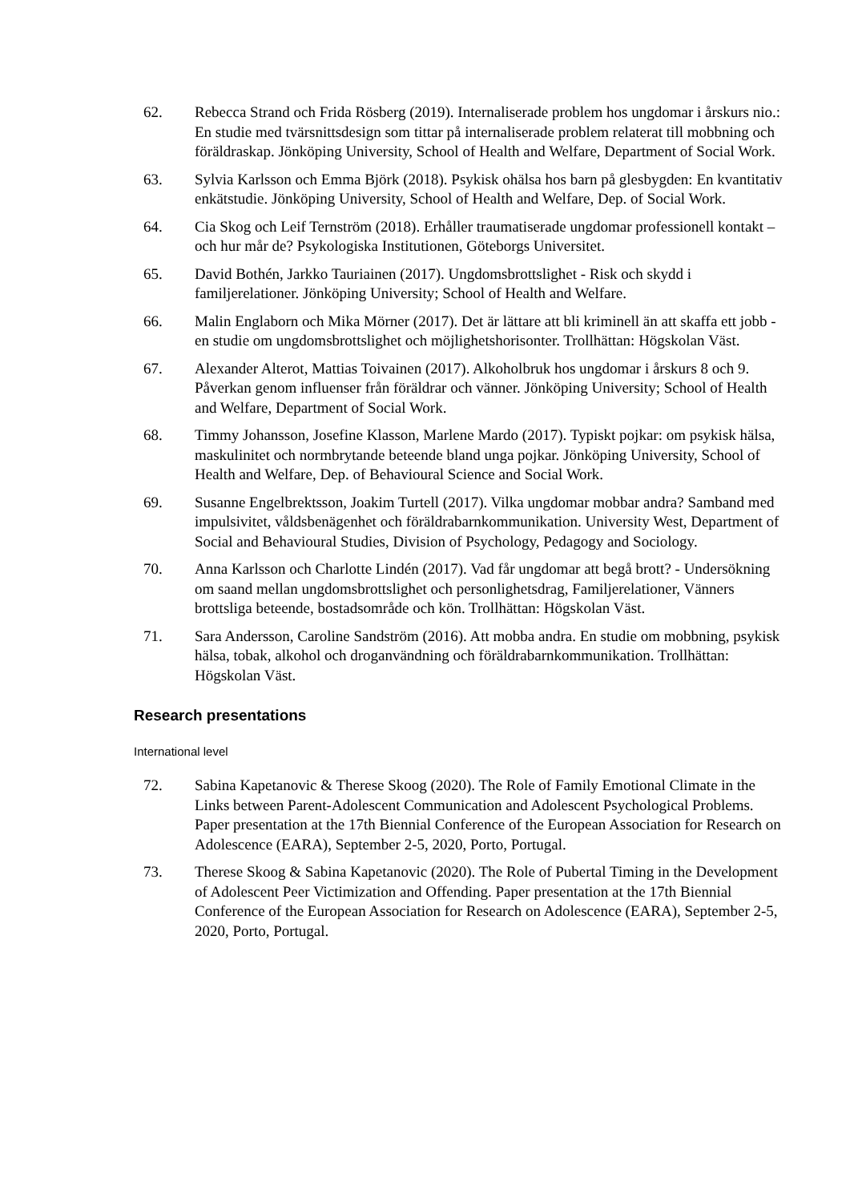62. Rebecca Strand och Frida Rösberg (2019). Internaliserade problem hos ungdomar i årskurs nio.: En studie med tvärsnittsdesign som tittar på internaliserade problem relaterat till mobbning och föräldraskap. Jönköping University, School of Health and Welfare, Department of Social Work.
63. Sylvia Karlsson och Emma Björk (2018). Psykisk ohälsa hos barn på glesbygden: En kvantitativ enkätstudie. Jönköping University, School of Health and Welfare, Dep. of Social Work.
64. Cia Skog och Leif Ternström (2018). Erhåller traumatiserade ungdomar professionell kontakt – och hur mår de? Psykologiska Institutionen, Göteborgs Universitet.
65. David Bothén, Jarkko Tauriainen (2017). Ungdomsbrottslighet - Risk och skydd i familjerelationer. Jönköping University; School of Health and Welfare.
66. Malin Englaborn och Mika Mörner (2017). Det är lättare att bli kriminell än att skaffa ett jobb - en studie om ungdomsbrottslighet och möjlighetshorisonter. Trollhättan: Högskolan Väst.
67. Alexander Alterot, Mattias Toivainen (2017). Alkoholbruk hos ungdomar i årskurs 8 och 9. Påverkan genom influenser från föräldrar och vänner. Jönköping University; School of Health and Welfare, Department of Social Work.
68. Timmy Johansson, Josefine Klasson, Marlene Mardo (2017). Typiskt pojkar: om psykisk hälsa, maskulinitet och normbrytande beteende bland unga pojkar. Jönköping University, School of Health and Welfare, Dep. of Behavioural Science and Social Work.
69. Susanne Engelbrektsson, Joakim Turtell (2017). Vilka ungdomar mobbar andra? Samband med impulsivitet, våldsbenägenhet och föräldrabarnkommunikation. University West, Department of Social and Behavioural Studies, Division of Psychology, Pedagogy and Sociology.
70. Anna Karlsson och Charlotte Lindén (2017). Vad får ungdomar att begå brott? - Undersökning om saand mellan ungdomsbrottslighet och personlighetsdrag, Familjerelationer, Vänners brottsliga beteende, bostadsområde och kön. Trollhättan: Högskolan Väst.
71. Sara Andersson, Caroline Sandström (2016). Att mobba andra. En studie om mobbning, psykisk hälsa, tobak, alkohol och droganvändning och föräldrabarnkommunikation. Trollhättan: Högskolan Väst.
Research presentations
International level
72. Sabina Kapetanovic & Therese Skoog (2020). The Role of Family Emotional Climate in the Links between Parent-Adolescent Communication and Adolescent Psychological Problems. Paper presentation at the 17th Biennial Conference of the European Association for Research on Adolescence (EARA), September 2-5, 2020, Porto, Portugal.
73. Therese Skoog & Sabina Kapetanovic (2020). The Role of Pubertal Timing in the Development of Adolescent Peer Victimization and Offending. Paper presentation at the 17th Biennial Conference of the European Association for Research on Adolescence (EARA), September 2-5, 2020, Porto, Portugal.